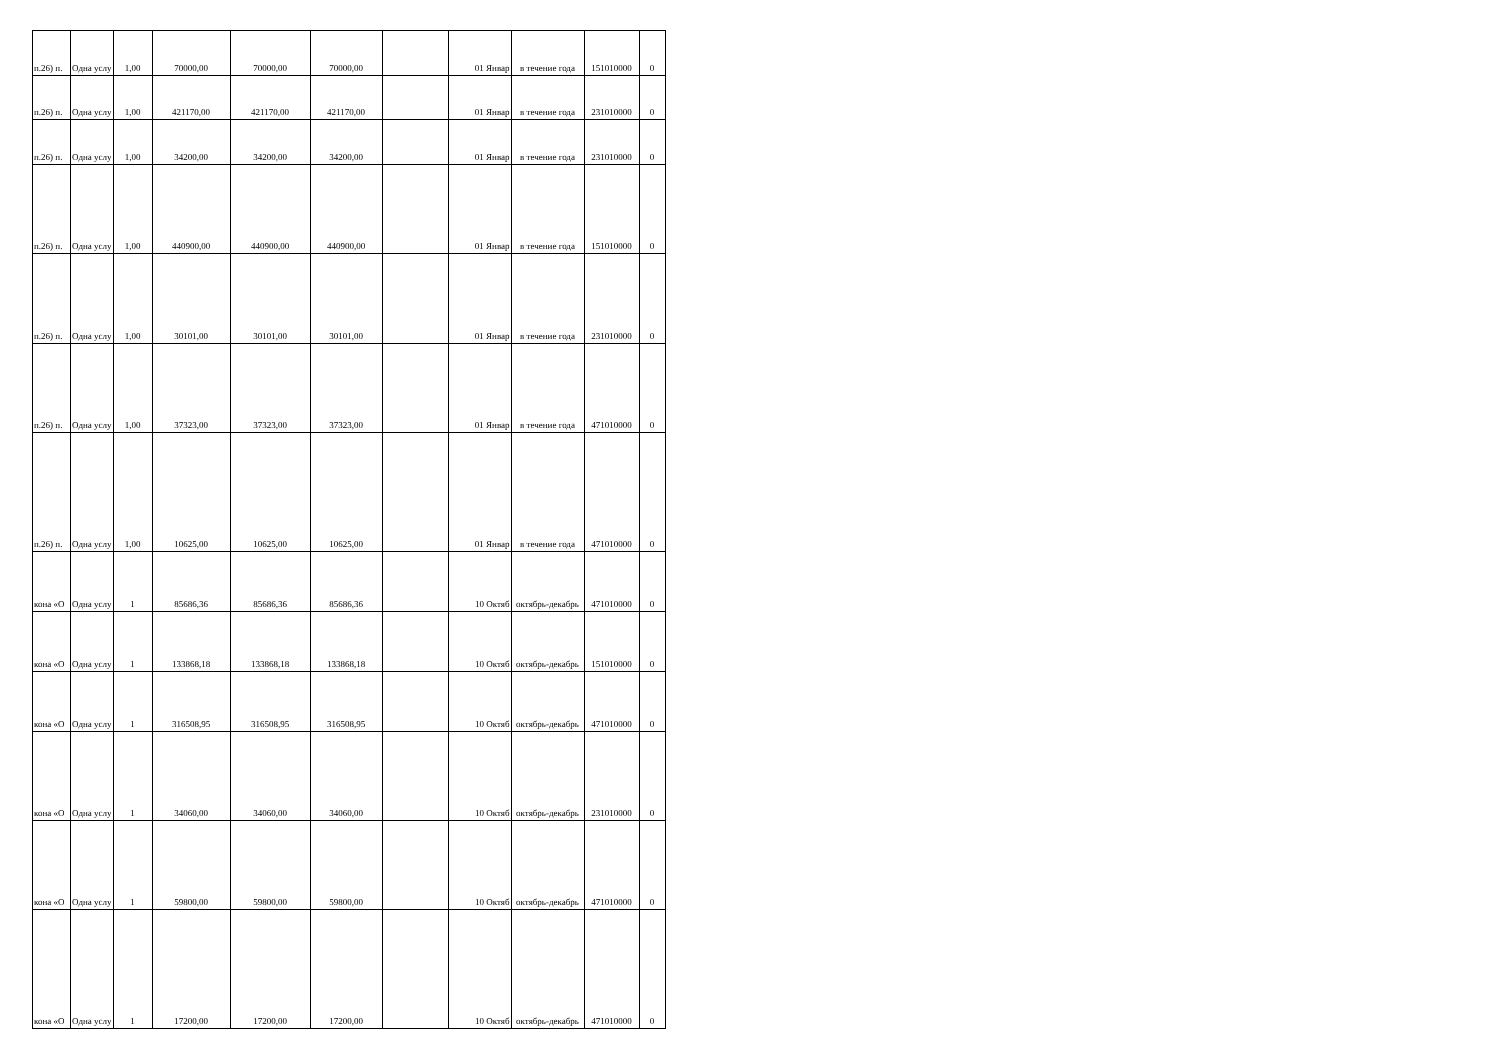| п.26) п. | Одна услу | 1,00 | 70000,00 | 70000,00 | 70000,00 | | 01 Январ | в течение года | 151010000 | 0 |
| п.26) п. | Одна услу | 1,00 | 421170,00 | 421170,00 | 421170,00 | | 01 Январ | в течение года | 231010000 | 0 |
| п.26) п. | Одна услу | 1,00 | 34200,00 | 34200,00 | 34200,00 | | 01 Январ | в течение года | 231010000 | 0 |
| п.26) п. | Одна услу | 1,00 | 440900,00 | 440900,00 | 440900,00 | | 01 Январ | в течение года | 151010000 | 0 |
| п.26) п. | Одна услу | 1,00 | 30101,00 | 30101,00 | 30101,00 | | 01 Январ | в течение года | 231010000 | 0 |
| п.26) п. | Одна услу | 1,00 | 37323,00 | 37323,00 | 37323,00 | | 01 Январ | в течение года | 471010000 | 0 |
| п.26) п. | Одна услу | 1,00 | 10625,00 | 10625,00 | 10625,00 | | 01 Январ | в течение года | 471010000 | 0 |
| кона «О | Одна услу | 1 | 85686,36 | 85686,36 | 85686,36 | | 10 Октяб | октябрь-декабрь | 471010000 | 0 |
| кона «О | Одна услу | 1 | 133868,18 | 133868,18 | 133868,18 | | 10 Октяб | октябрь-декабрь | 151010000 | 0 |
| кона «О | Одна услу | 1 | 316508,95 | 316508,95 | 316508,95 | | 10 Октяб | октябрь-декабрь | 471010000 | 0 |
| кона «О | Одна услу | 1 | 34060,00 | 34060,00 | 34060,00 | | 10 Октяб | октябрь-декабрь | 231010000 | 0 |
| кона «О | Одна услу | 1 | 59800,00 | 59800,00 | 59800,00 | | 10 Октяб | октябрь-декабрь | 471010000 | 0 |
| кона «О | Одна услу | 1 | 17200,00 | 17200,00 | 17200,00 | | 10 Октяб | октябрь-декабрь | 471010000 | 0 |